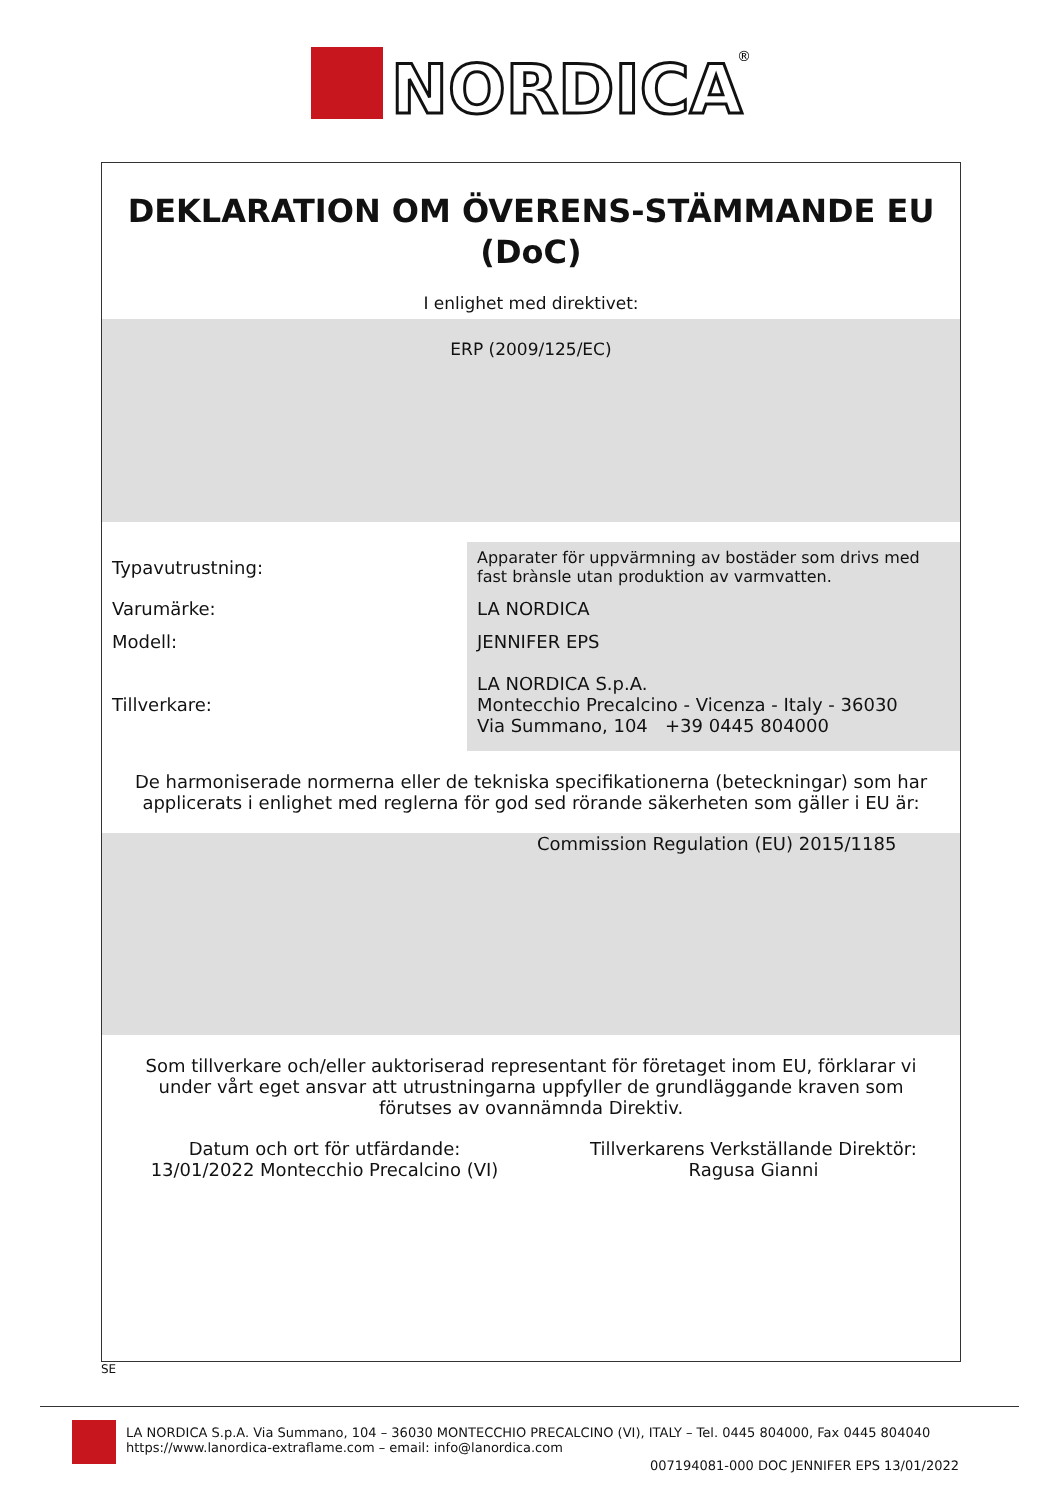NORDICA
®
DEKLARATION OM ÖVERENS-STÄMMANDE EU (DoC)
I enlighet med direktivet:
ERP (2009/125/EC)
| Typavutrustning: | Apparater för uppvärmning av bostäder som drivs med fast brànsle utan produktion av varmvatten. |
| Varumärke: | LA NORDICA |
| Modell: | JENNIFER EPS |
| Tillverkare: | LA NORDICA S.p.A. Montecchio Precalcino - Vicenza - Italy - 36030 Via Summano, 104 +39 0445 804000 |
De harmoniserade normerna eller de tekniska specifikationerna (beteckningar) som har applicerats i enlighet med reglerna för god sed rörande säkerheten som gäller i EU är:
Commission Regulation (EU) 2015/1185
Som tillverkare och/eller auktoriserad representant för företaget inom EU, förklarar vi under vårt eget ansvar att utrustningarna uppfyller de grundläggande kraven som förutses av ovannämnda Direktiv.
Datum och ort för utfärdande:
13/01/2022 Montecchio Precalcino (VI)
Tillverkarens Verkställande Direktör:
Ragusa Gianni
SE
LA NORDICA S.p.A. Via Summano, 104 – 36030 MONTECCHIO PRECALCINO (VI), ITALY – Tel. 0445 804000, Fax 0445 804040
https://www.lanordica-extraflame.com – email: info@lanordica.com
007194081-000 DOC JENNIFER EPS 13/01/2022